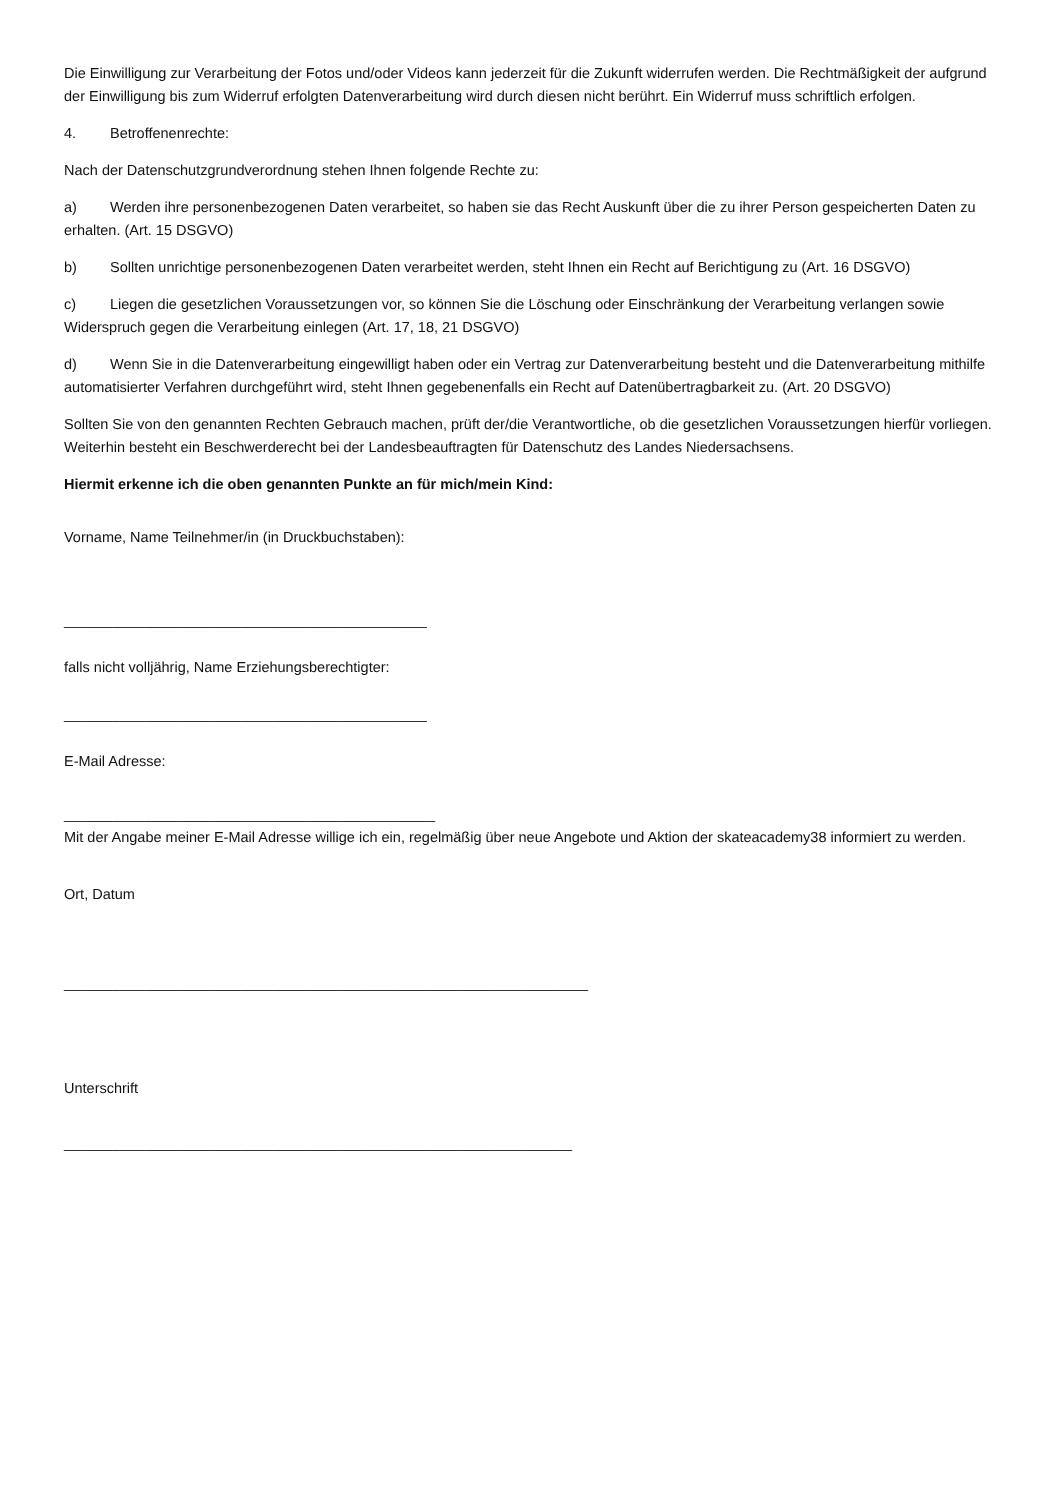Die Einwilligung zur Verarbeitung der Fotos und/oder Videos kann jederzeit für die Zukunft widerrufen werden. Die Rechtmäßigkeit der aufgrund der Einwilligung bis zum Widerruf erfolgten Datenverarbeitung wird durch diesen nicht berührt. Ein Widerruf muss schriftlich erfolgen.
4. Betroffenenrechte:
Nach der Datenschutzgrundverordnung stehen Ihnen folgende Rechte zu:
a) Werden ihre personenbezogenen Daten verarbeitet, so haben sie das Recht Auskunft über die zu ihrer Person gespeicherten Daten zu erhalten. (Art. 15 DSGVO)
b) Sollten unrichtige personenbezogenen Daten verarbeitet werden, steht Ihnen ein Recht auf Berichtigung zu (Art. 16 DSGVO)
c) Liegen die gesetzlichen Voraussetzungen vor, so können Sie die Löschung oder Einschränkung der Verarbeitung verlangen sowie Widerspruch gegen die Verarbeitung einlegen (Art. 17, 18, 21 DSGVO)
d) Wenn Sie in die Datenverarbeitung eingewilligt haben oder ein Vertrag zur Datenverarbeitung besteht und die Datenverarbeitung mithilfe automatisierter Verfahren durchgeführt wird, steht Ihnen gegebenenfalls ein Recht auf Datenübertragbarkeit zu. (Art. 20 DSGVO)
Sollten Sie von den genannten Rechten Gebrauch machen, prüft der/die Verantwortliche, ob die gesetzlichen Voraussetzungen hierfür vorliegen. Weiterhin besteht ein Beschwerderecht bei der Landesbeauftragten für Datenschutz des Landes Niedersachsens.
Hiermit erkenne ich die oben genannten Punkte an für mich/mein Kind:
Vorname, Name Teilnehmer/in (in Druckbuchstaben):
_____________________________________________
falls nicht volljährig, Name Erziehungsberechtigter:
_____________________________________________
E-Mail Adresse:
______________________________________________
Mit der Angabe meiner E-Mail Adresse willige ich ein, regelmäßig über neue Angebote und Aktion der skateacademy38 informiert zu werden.
Ort, Datum
_________________________________________________________________
Unterschrift
_______________________________________________________________